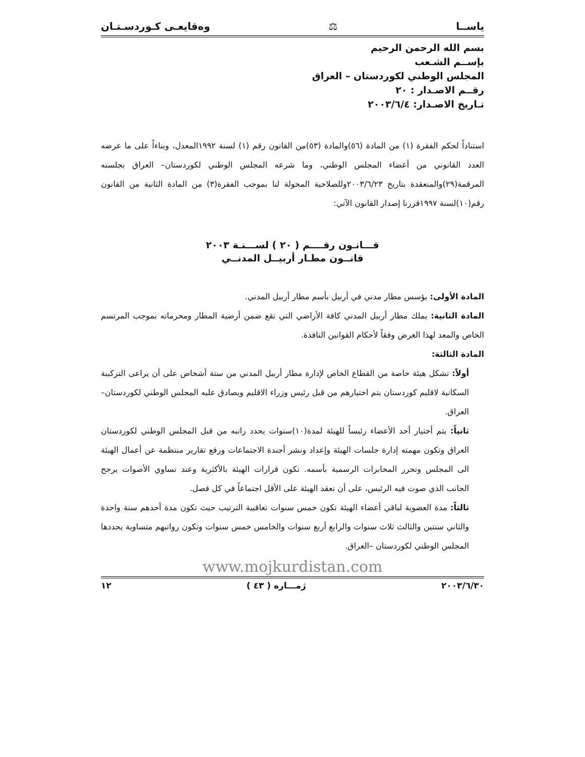ياســا ⚖ وەقايعـى كـوردسـتـان
بسم الله الرحمن الرحيم
بإســم الشـعب
المجلس الوطني لكوردستان – العراق
رقــم الاصـدار : ٢٠
تـاريخ الاصـدار: ٢٠٠٣/٦/٤
استناداً لحكم الفقرة (١) من المادة (٥٦)والمادة (٥٣)من القانون رقم (١) لسنة ١٩٩٢المعدل، وبناءاً على ما عرضه العدد القانوني من أعضاء المجلس الوطني، وما شرعه المجلس الوطني لكوردستان– العراق بجلسته المرقمة(٢٩)والمنعقدة بتاريخ ٢٠٠٣/٦/٢٣وللصلاحية المخولة لنا بموجب الفقرة(٣) من المادة الثانية من القانون رقم(١٠)لسنة ١٩٩٧قررنا إصدار القانون الآتي:
قـــانـون رقــــم ( ٢٠ ) لســـنـة ٢٠٠٣
قانــون مطـار أربيــل المدنــي
المادة الأولى: يؤسس مطار مدني في أربيل بأسم مطار أربيل المدني.
المادة الثانية: يملك مطار أربيل المدني كافة الأراضي التي تقع ضمن أرضية المطار ومحرماته بموجب المرتسم الخاص والمعد لهذا الغرض وفقاً لأحكام القوانين النافذة.
المادة الثالثة:
أولاً: تشكل هيئة خاصة من القطاع الخاص لإدارة مطار أربيل المدني من ستة أشخاص على أن يراعى التركيبة السكانية لاقليم كوردستان يتم اختيارهم من قبل رئيس وزراء الاقليم ويصادق عليه المجلس الوطني لكوردستان– العراق.
ثانياً: يتم أختيار أحد الأعضاء رئيساً للهيئة لمدة(١٠)سنوات يحدد راتبه من قبل المجلس الوطني لكوردستان العراق وتكون مهمته إدارة جلسات الهيئة وإعداد ونشر أجندة الاجتماعات ورفع تقارير منتظمة عن أعمال الهيئة الى المجلس وتحرر المخابرات الرسمية بأسمه. تكون قرارات الهيئة بالأكثرية وعند تساوي الأصوات يرجح الجانب الذي صوت فيه الرئيس، على أن تعقد الهيئة على الأقل اجتماعاً في كل فصل.
ثالثاً: مدة العضوية لباقي أعضاء الهيئة تكون خمس سنوات تعاقبية الترتيب حيث تكون مدة أحدهم سنة واحدة والثاني سنتين والثالث ثلاث سنوات والرابع أربع سنوات والخامس خمس سنوات وتكون رواتبهم متساوية يحددها المجلس الوطني لكوردستان –العراق.
www.mojkurdistan.com
٢٠٠٣/٦/٣٠ ژمـــاره ( ٤٣ ) ١٢